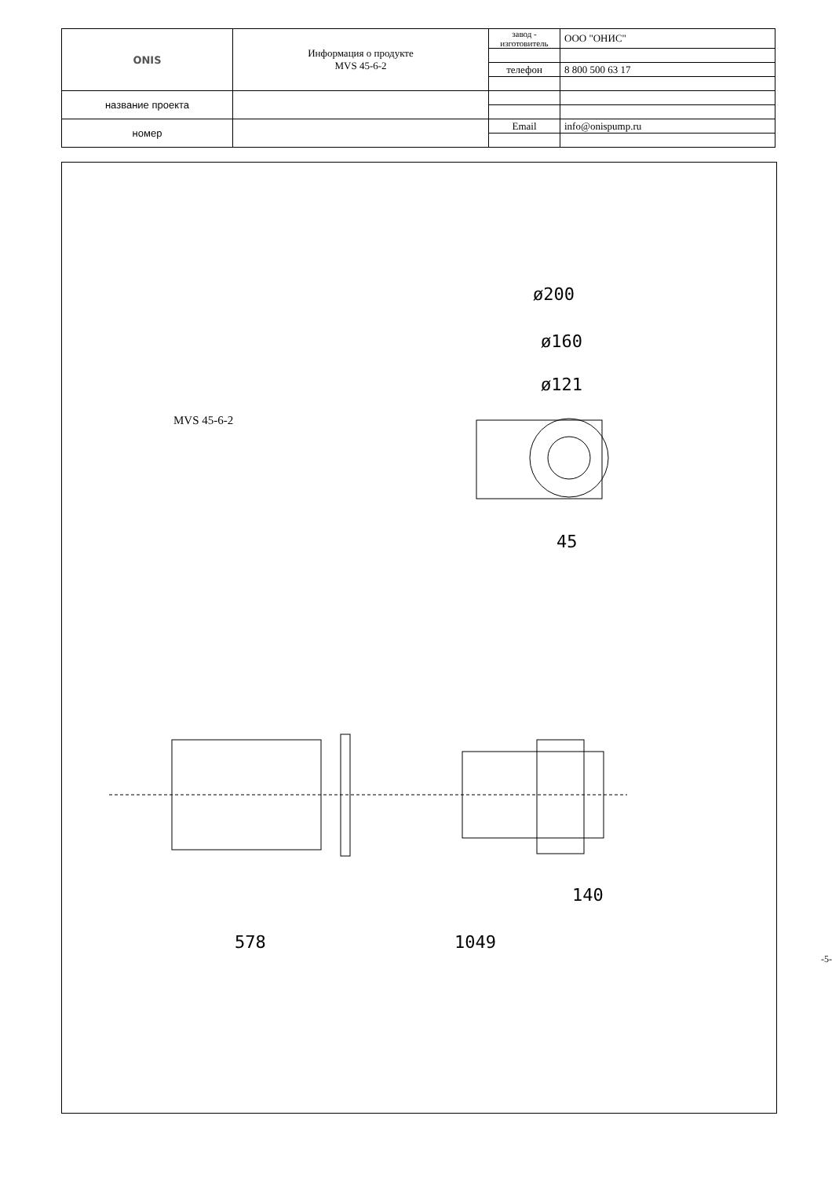| ONIS | Информация о продукте MVS 45-6-2 | завод - изготовитель | ООО "ОНИС" |
| | | телефон | 8 800 500 63 17 |
| название проекта | | | |
| номер | | Email | info@onispump.ru |
MVS 45-6-2
1049
578
140
ø200
ø160
ø121
45
-5-